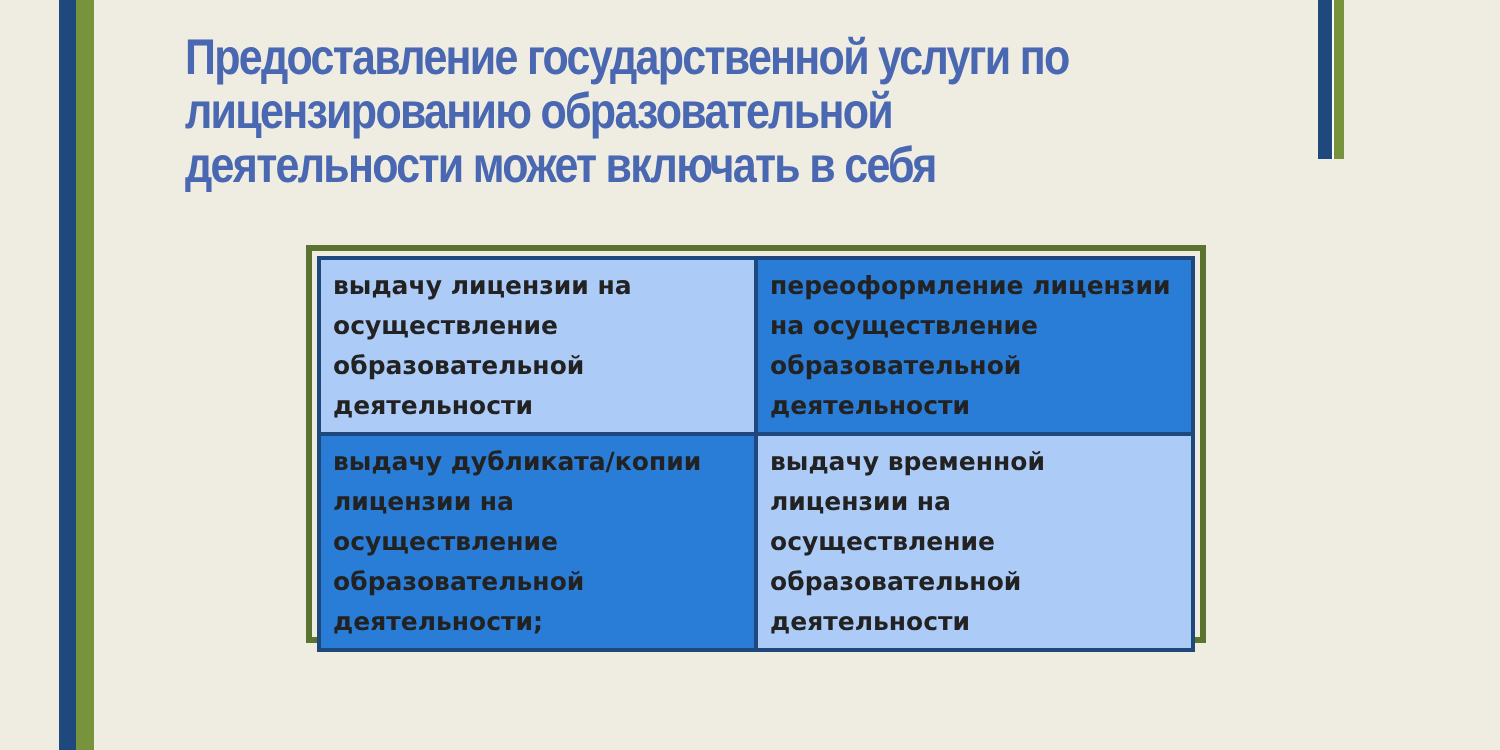Предоставление государственной услуги по лицензированию образовательной деятельности может включать в себя
| выдачу лицензии на осуществление образовательной деятельности | переоформление лицензии на осуществление образовательной деятельности |
| выдачу дубликата/копии лицензии на осуществление образовательной деятельности; | выдачу временной лицензии на осуществление образовательной деятельности |